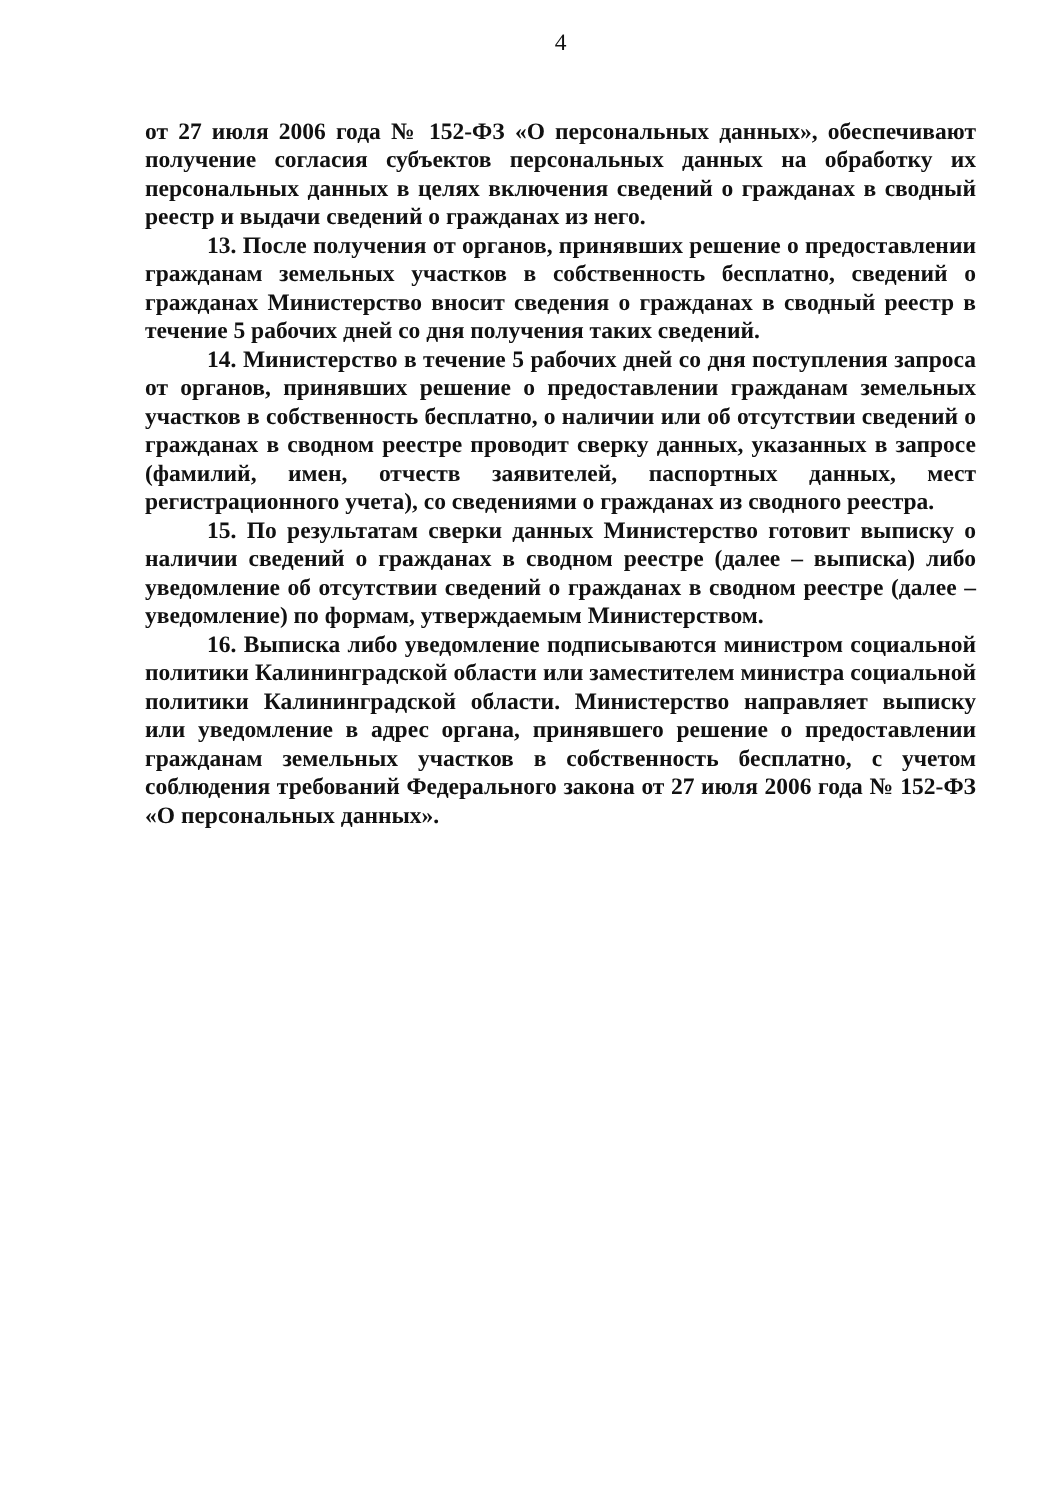4
от 27 июля 2006 года № 152-ФЗ «О персональных данных», обеспечивают получение согласия субъектов персональных данных на обработку их персональных данных в целях включения сведений о гражданах в сводный реестр и выдачи сведений о гражданах из него.
13. После получения от органов, принявших решение о предоставлении гражданам земельных участков в собственность бесплатно, сведений о гражданах Министерство вносит сведения о гражданах в сводный реестр в течение 5 рабочих дней со дня получения таких сведений.
14. Министерство в течение 5 рабочих дней со дня поступления запроса от органов, принявших решение о предоставлении гражданам земельных участков в собственность бесплатно, о наличии или об отсутствии сведений о гражданах в сводном реестре проводит сверку данных, указанных в запросе (фамилий, имен, отчеств заявителей, паспортных данных, мест регистрационного учета), со сведениями о гражданах из сводного реестра.
15. По результатам сверки данных Министерство готовит выписку о наличии сведений о гражданах в сводном реестре (далее – выписка) либо уведомление об отсутствии сведений о гражданах в сводном реестре (далее – уведомление) по формам, утверждаемым Министерством.
16. Выписка либо уведомление подписываются министром социальной политики Калининградской области или заместителем министра социальной политики Калининградской области. Министерство направляет выписку или уведомление в адрес органа, принявшего решение о предоставлении гражданам земельных участков в собственность бесплатно, с учетом соблюдения требований Федерального закона от 27 июля 2006 года № 152-ФЗ «О персональных данных».